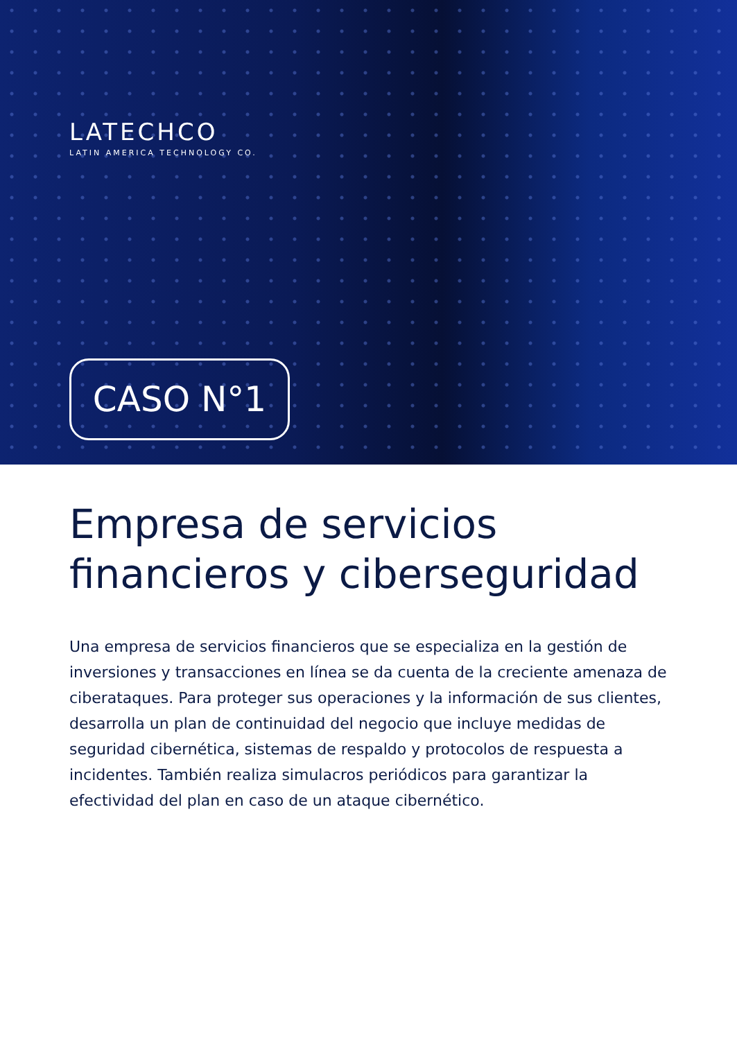LATECHCO
LATIN AMERICA TECHNOLOGY CO.
CASO N°1
Empresa de servicios financieros y ciberseguridad
Una empresa de servicios financieros que se especializa en la gestión de inversiones y transacciones en línea se da cuenta de la creciente amenaza de ciberataques. Para proteger sus operaciones y la información de sus clientes, desarrolla un plan de continuidad del negocio que incluye medidas de seguridad cibernética, sistemas de respaldo y protocolos de respuesta a incidentes. También realiza simulacros periódicos para garantizar la efectividad del plan en caso de un ataque cibernético.